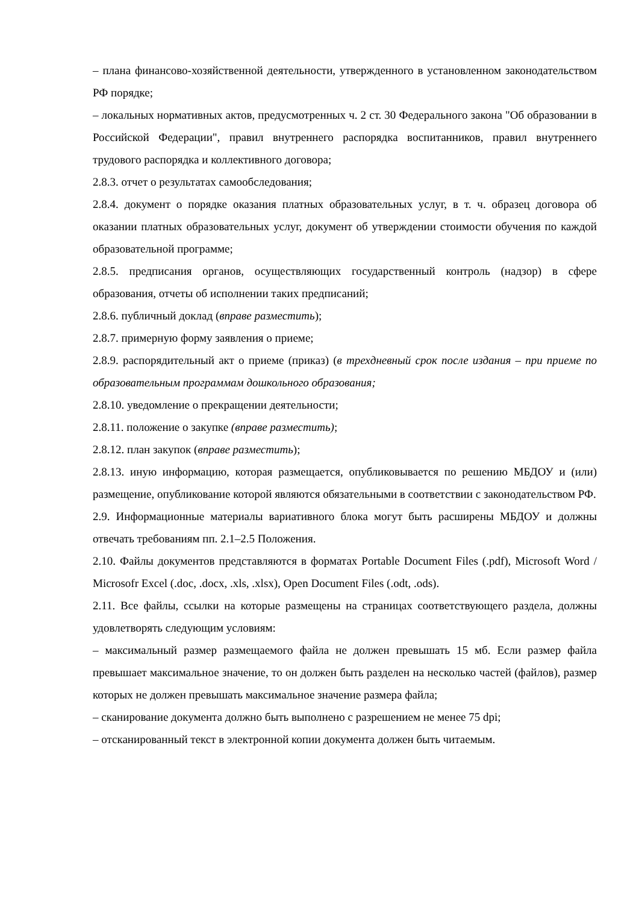– плана финансово-хозяйственной деятельности, утвержденного в установленном законодательством РФ порядке;
– локальных нормативных актов, предусмотренных ч. 2 ст. 30 Федерального закона "Об образовании в Российской Федерации", правил внутреннего распорядка воспитанников, правил внутреннего трудового распорядка и коллективного договора;
2.8.3. отчет о результатах самообследования;
2.8.4. документ о порядке оказания платных образовательных услуг, в т. ч. образец договора об оказании платных образовательных услуг, документ об утверждении стоимости обучения по каждой образовательной программе;
2.8.5. предписания органов, осуществляющих государственный контроль (надзор) в сфере образования, отчеты об исполнении таких предписаний;
2.8.6. публичный доклад (вправе разместить);
2.8.7. примерную форму заявления о приеме;
2.8.9. распорядительный акт о приеме (приказ) (в трехдневный срок после издания – при приеме по образовательным программам дошкольного образования;
2.8.10. уведомление о прекращении деятельности;
2.8.11. положение о закупке (вправе разместить);
2.8.12. план закупок (вправе разместить);
2.8.13. иную информацию, которая размещается, опубликовывается по решению МБДОУ и (или) размещение, опубликование которой являются обязательными в соответствии с законодательством РФ.
2.9. Информационные материалы вариативного блока могут быть расширены МБДОУ и должны отвечать требованиям пп. 2.1–2.5 Положения.
2.10. Файлы документов представляются в форматах Portable Document Files (.pdf), Microsoft Word / Microsofr Excel (.doc, .docx, .xls, .xlsx), Open Document Files (.odt, .ods).
2.11. Все файлы, ссылки на которые размещены на страницах соответствующего раздела, должны удовлетворять следующим условиям:
– максимальный размер размещаемого файла не должен превышать 15 мб. Если размер файла превышает максимальное значение, то он должен быть разделен на несколько частей (файлов), размер которых не должен превышать максимальное значение размера файла;
– сканирование документа должно быть выполнено с разрешением не менее 75 dpi;
– отсканированный текст в электронной копии документа должен быть читаемым.